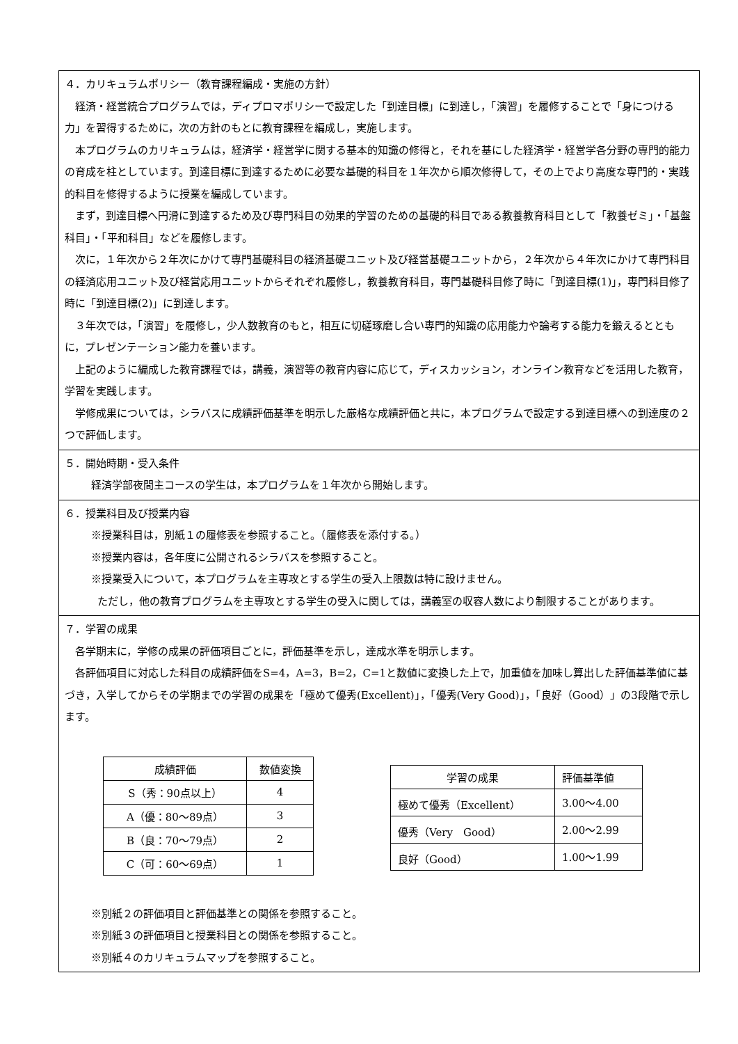４．カリキュラムポリシー（教育課程編成・実施の方針）
経済・経営統合プログラムでは，ディプロマポリシーで設定した「到達目標」に到達し，「演習」を履修することで「身につける力」を習得するために，次の方針のもとに教育課程を編成し，実施します。
本プログラムのカリキュラムは，経済学・経営学に関する基本的知識の修得と，それを基にした経済学・経営学各分野の専門的能力の育成を柱としています。到達目標に到達するために必要な基礎的科目を１年次から順次修得して，その上でより高度な専門的・実践的科目を修得するように授業を編成しています。
まず，到達目標へ円滑に到達するため及び専門科目の効果的学習のための基礎的科目である教養教育科目として「教養ゼミ」・「基盤科目」・「平和科目」などを履修します。
次に，１年次から２年次にかけて専門基礎科目の経済基礎ユニット及び経営基礎ユニットから，２年次から４年次にかけて専門科目の経済応用ユニット及び経営応用ユニットからそれぞれ履修し，教養教育科目，専門基礎科目修了時に「到達目標(1)」，専門科目修了時に「到達目標(2)」に到達します。
３年次では，「演習」を履修し，少人数教育のもと，相互に切磋琢磨し合い専門的知識の応用能力や論考する能力を鍛えるとともに，プレゼンテーション能力を養います。
上記のように編成した教育課程では，講義，演習等の教育内容に応じて，ディスカッション，オンライン教育などを活用した教育，学習を実践します。
学修成果については，シラバスに成績評価基準を明示した厳格な成績評価と共に，本プログラムで設定する到達目標への到達度の２つで評価します。
５．開始時期・受入条件
経済学部夜間主コースの学生は，本プログラムを１年次から開始します。
６．授業科目及び授業内容
※授業科目は，別紙１の履修表を参照すること。（履修表を添付する。）
※授業内容は，各年度に公開されるシラバスを参照すること。
※授業受入について，本プログラムを主専攻とする学生の受入上限数は特に設けません。
ただし，他の教育プログラムを主専攻とする学生の受入に関しては，講義室の収容人数により制限することがあります。
７．学習の成果
各学期末に，学修の成果の評価項目ごとに，評価基準を示し，達成水準を明示します。
各評価項目に対応した科目の成績評価をS=4，A=3，B=2，C=1と数値に変換した上で，加重値を加味し算出した評価基準値に基づき，入学してからその学期までの学習の成果を「極めて優秀(Excellent)」，「優秀(Very Good)」，「良好（Good）」の3段階で示します。
| 成績評価 | 数値変換 |
| --- | --- |
| S（秀：90点以上） | 4 |
| A（優：80～89点） | 3 |
| B（良：70～79点） | 2 |
| C（可：60～69点） | 1 |
| 学習の成果 | 評価基準値 |
| --- | --- |
| 極めて優秀（Excellent） | 3.00～4.00 |
| 優秀（Very Good） | 2.00～2.99 |
| 良好（Good） | 1.00～1.99 |
※別紙２の評価項目と評価基準との関係を参照すること。
※別紙３の評価項目と授業科目との関係を参照すること。
※別紙４のカリキュラムマップを参照すること。